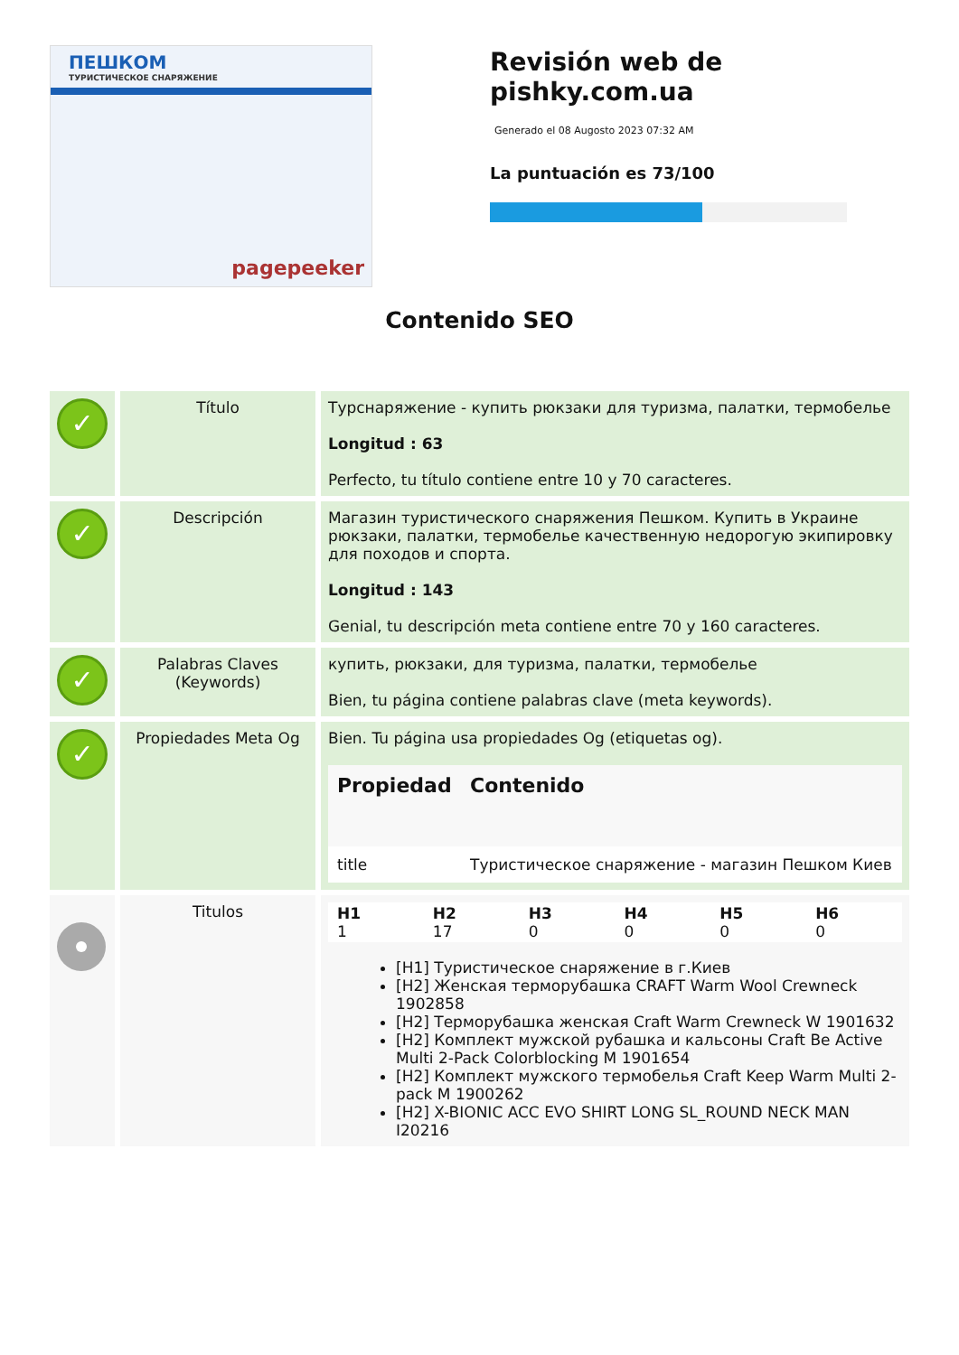ПЕШКОМ
ТУРИСТИЧЕСКОЕ СНАРЯЖЕНИЕ
pagepeeker
Revisión web de pishky.com.ua
Generado el 08 Augosto 2023 07:32 AM
La puntuación es 73/100
Contenido SEO
| ✓ | Título | Турснаряжение - купить рюкзаки для туризма, палатки, термобелье Longitud : 63 Perfecto, tu título contiene entre 10 y 70 caracteres. |
| ✓ | Descripción | Магазин туристического снаряжения Пешком. Купить в Украине рюкзаки, палатки, термобелье качественную недорогую экипировку для походов и спорта. Longitud : 143 Genial, tu descripción meta contiene entre 70 y 160 caracteres. |
| ✓ | Palabras Claves (Keywords) | купить, рюкзаки, для туризма, палатки, термобелье Bien, tu página contiene palabras clave (meta keywords). |
| ✓ | Propiedades Meta Og | Bien. Tu página usa propiedades Og (etiquetas og). / Propiedad / Contenido / / --- / --- / / title / Туристическое снаряжение - магазин Пешком Киев / |
| | Titulos | / H1 1 / H2 17 / H3 0 / H4 0 / H5 0 / H6 0 / [H1] Туристическое снаряжение в г.Киев [H2] Женская терморубашка CRAFT Warm Wool Crewneck 1902858 [H2] Терморубашка женская Craft Warm Crewneck W 1901632 [H2] Комплект мужской рубашка и кальсоны Craft Be Active Multi 2-Pack Colorblocking M 1901654 [H2] Комплект мужского термобелья Craft Keep Warm Multi 2-pack M 1900262 [H2] X-BIONIC ACC EVO SHIRT LONG SL_ROUND NECK MAN I20216 |